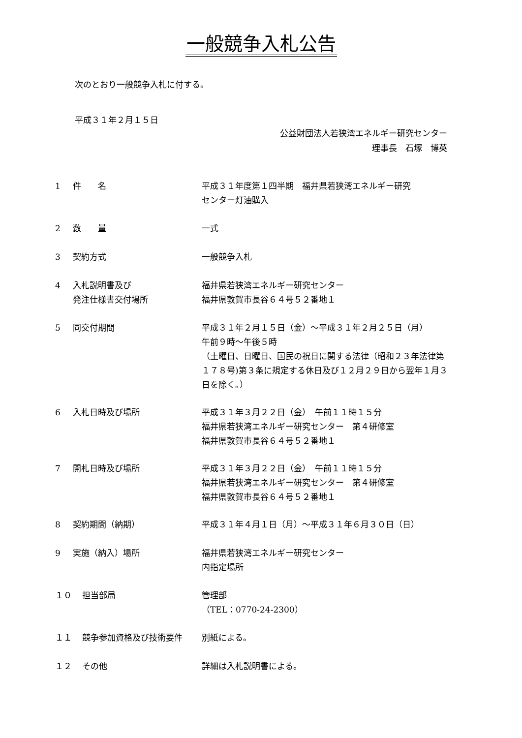一般競争入札公告
次のとおり一般競争入札に付する。
平成３１年２月１５日
公益財団法人若狭湾エネルギー研究センター
理事長　石塚　博英
1 件　　名 平成３１年度第１四半期　福井県若狭湾エネルギー研究
センター灯油購入
2 数　　量 一式
3 契約方式 一般競争入札
4 入札説明書及び
発注仕様書交付場所
福井県若狭湾エネルギー研究センター
福井県敦賀市長谷６４号５２番地１
5 同交付期間 平成３１年２月１５日（金）～平成３１年２月２５日（月）
午前９時～午後５時
（土曜日、日曜日、国民の祝日に関する法律（昭和２３年法律第
１７８号)第３条に規定する休日及び１２月２９日から翌年１月３
日を除く。）
6 入札日時及び場所 平成３１年３月２２日（金）　午前１１時１５分
福井県若狭湾エネルギー研究センター　第４研修室
福井県敦賀市長谷６４号５２番地１
7 開札日時及び場所 平成３１年３月２２日（金）　午前１１時１５分
福井県若狭湾エネルギー研究センター　第４研修室
福井県敦賀市長谷６４号５２番地１
8 契約期間（納期） 平成３１年４月１日（月）～平成３１年６月３０日（日）
9 実施（納入）場所 福井県若狭湾エネルギー研究センター
内指定場所
１０ 担当部局 管理部
（TEL：0770-24-2300）
１１ 競争参加資格及び技術要件 別紙による。
１２ その他 詳細は入札説明書による。